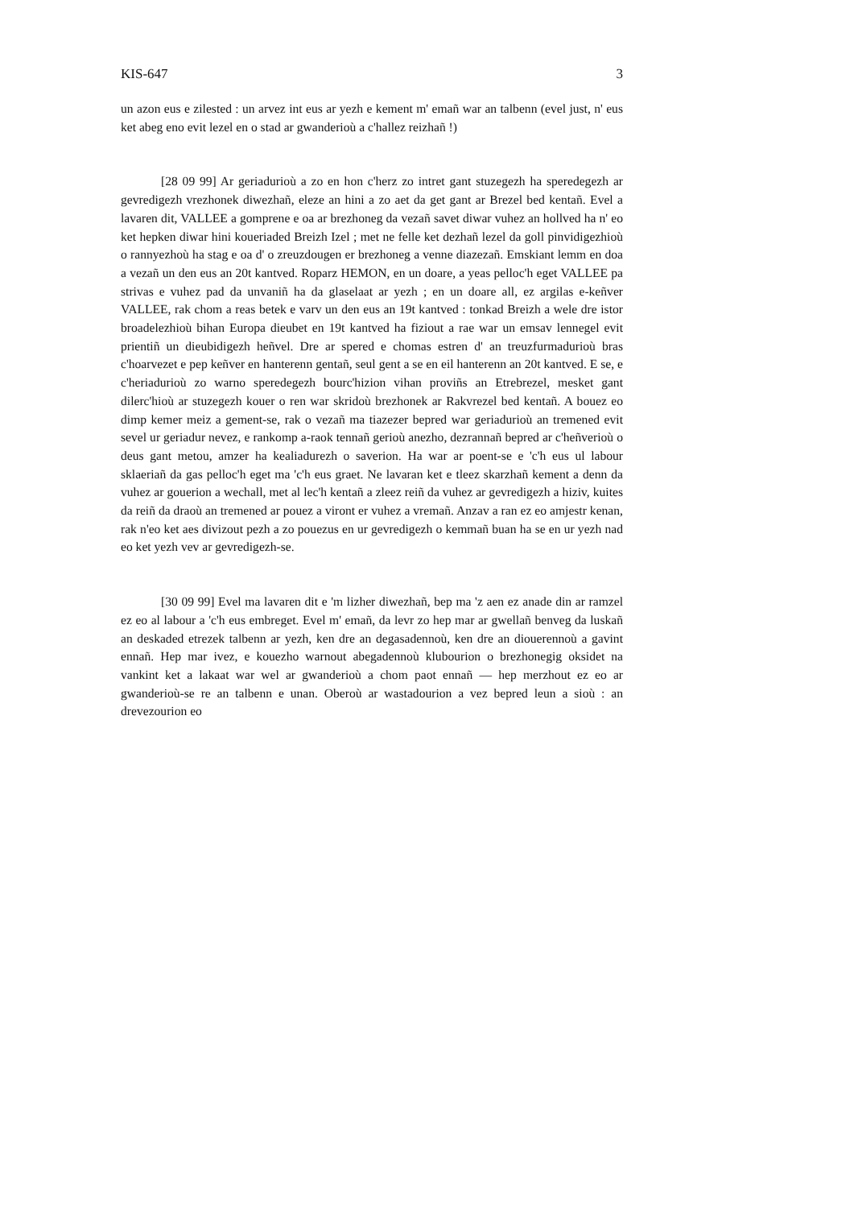KIS-647 3
un azon eus e zilested : un arvez int eus ar yezh e kement m' emañ war an talbenn (evel just, n' eus ket abeg eno evit lezel en o stad ar gwanderioù a c'hallez reizhañ !)
[28 09 99] Ar geriadurioù a zo en hon c'herz zo intret gant stuzegezh ha speredegezh ar gevredigezh vrezhonek diwezhañ, eleze an hini a zo aet da get gant ar Brezel bed kentañ. Evel a lavaren dit, VALLEE a gomprene e oa ar brezhoneg da vezañ savet diwar vuhez an hollved ha n' eo ket hepken diwar hini koueriaded Breizh Izel ; met ne felle ket dezhañ lezel da goll pinvidigezhioù o rannyezhoù ha stag e oa d' o zreuzdougen er brezhoneg a venne diazezañ. Emskiant lemm en doa a vezañ un den eus an 20t kantved. Roparz HEMON, en un doare, a yeas pelloc'h eget VALLEE pa strivas e vuhez pad da unvaniñ ha da glaselaat ar yezh ; en un doare all, ez argilas e-keñver VALLEE, rak chom a reas betek e varv un den eus an 19t kantved : tonkad Breizh a wele dre istor broadelezhioù bihan Europa dieubet en 19t kantved ha fiziout a rae war un emsav lennegel evit prientiñ un dieubidigezh heñvel. Dre ar spered e chomas estren d' an treuzfurmadurioù bras c'hoarvezet e pep keñver en hanterenn gentañ, seul gent a se en eil hanterenn an 20t kantved. E se, e c'heriadurioù zo warno speredegezh bourc'hizion vihan proviñs an Etrebrezel, mesket gant dilerc'hioù ar stuzegezh kouer o ren war skridoù brezhonek ar Rakvrezel bed kentañ. A bouez eo dimp kemer meiz a gement-se, rak o vezañ ma tiazezer bepred war geriadurioù an tremened evit sevel ur geriadur nevez, e rankomp a-raok tennañ gerioù anezho, dezrannañ bepred ar c'heñverioù o deus gant metou, amzer ha kealiadurezh o saverion. Ha war ar poent-se e 'c'h eus ul labour sklaeriañ da gas pelloc'h eget ma 'c'h eus graet. Ne lavaran ket e tleez skarzhañ kement a denn da vuhez ar gouerion a wechall, met al lec'h kentañ a zleez reiñ da vuhez ar gevredigezh a hiziv, kuites da reiñ da draoù an tremened ar pouez a viront er vuhez a vremañ. Anzav a ran ez eo amjestr kenan, rak n'eo ket aes divizout pezh a zo pouezus en ur gevredigezh o kemmañ buan ha se en ur yezh nad eo ket yezh vev ar gevredigezh-se.
[30 09 99] Evel ma lavaren dit e 'm lizher diwezhañ, bep ma 'z aen ez anade din ar ramzel ez eo al labour a 'c'h eus embreget. Evel m' emañ, da levr zo hep mar ar gwellañ benveg da luskañ an deskaded etrezek talbenn ar yezh, ken dre an degasadennoù, ken dre an diouerennoù a gavint ennañ. Hep mar ivez, e kouezho warnout abegadennoù klubourion o brezhonegig oksidet na vankint ket a lakaat war wel ar gwanderioù a chom paot ennañ — hep merzhout ez eo ar gwanderioù-se re an talbenn e unan. Oberoù ar wastadourion a vez bepred leun a sioù : an drevezourion eo